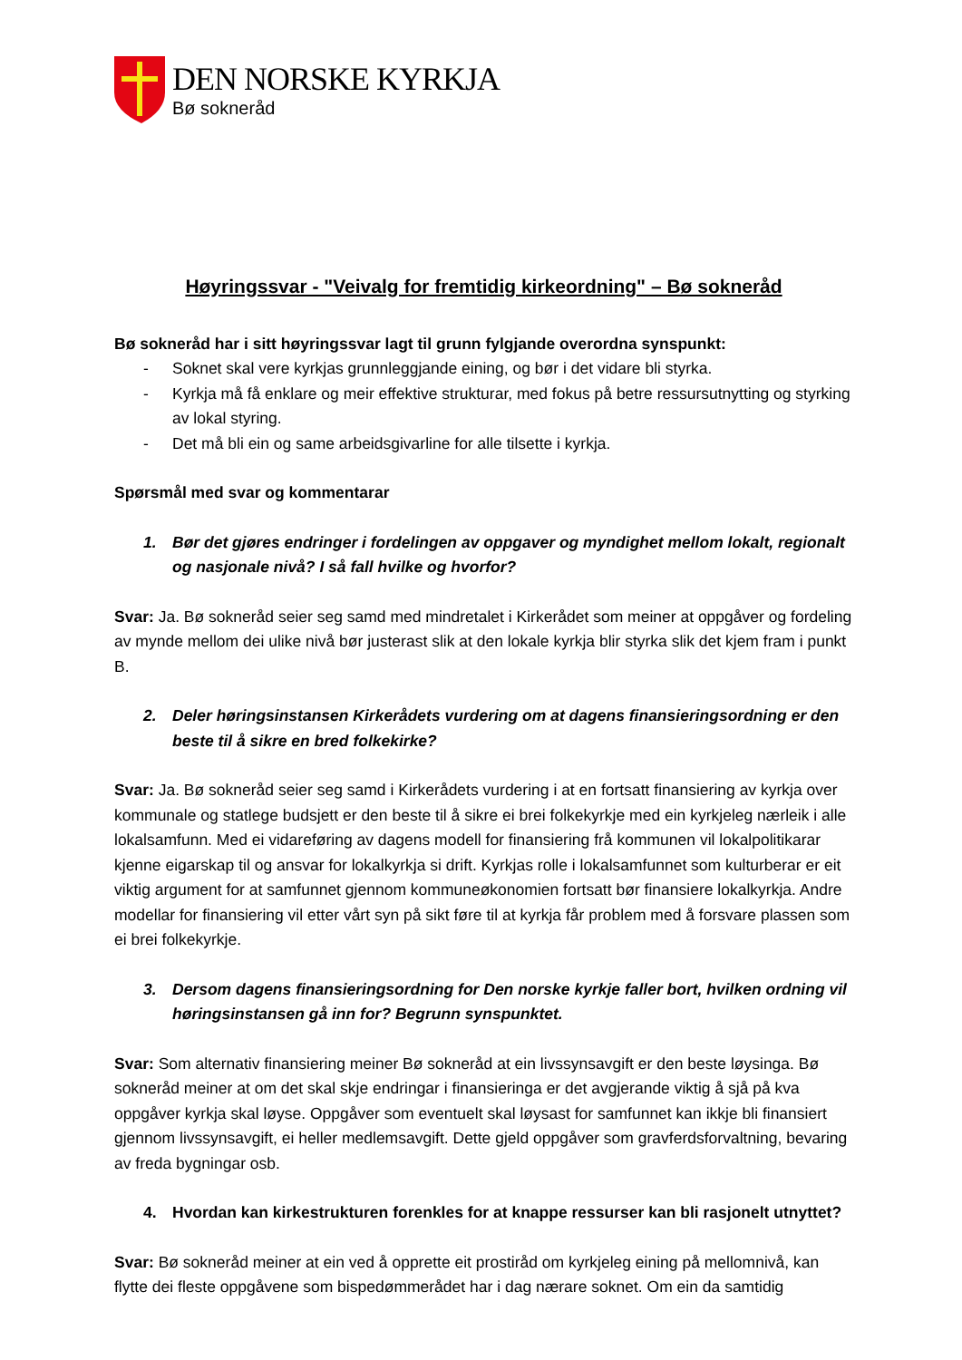DEN NORSKE KYRKJA
Bø sokneråd
Høyringssvar - "Veivalg for fremtidig kirkeordning" – Bø sokneråd
Bø sokneråd har i sitt høyringssvar lagt til grunn fylgjande overordna synspunkt:
- Soknet skal vere kyrkjas grunnleggjande eining, og bør i det vidare bli styrka.
- Kyrkja må få enklare og meir effektive strukturar, med fokus på betre ressursutnytting og styrking av lokal styring.
- Det må bli ein og same arbeidsgivarline for alle tilsette i kyrkja.
Spørsmål med svar og kommentarar
1. Bør det gjøres endringer i fordelingen av oppgaver og myndighet mellom lokalt, regionalt og nasjonale nivå? I så fall hvilke og hvorfor?
Svar: Ja. Bø sokneråd seier seg samd med mindretalet i Kirkerådet som meiner at oppgåver og fordeling av mynde mellom dei ulike nivå bør justerast slik at den lokale kyrkja blir styrka slik det kjem fram i punkt B.
2. Deler høringsinstansen Kirkerådets vurdering om at dagens finansieringsordning er den beste til å sikre en bred folkekirke?
Svar: Ja. Bø sokneråd seier seg samd i Kirkerådets vurdering i at en fortsatt finansiering av kyrkja over kommunale og statlege budsjett er den beste til å sikre ei brei folkekyrkje med ein kyrkjeleg nærleik i alle lokalsamfunn. Med ei vidareføring av dagens modell for finansiering frå kommunen vil lokalpolitikarar kjenne eigarskap til og ansvar for lokalkyrkja si drift. Kyrkjas rolle i lokalsamfunnet som kulturberar er eit viktig argument for at samfunnet gjennom kommuneøkonomien fortsatt bør finansiere lokalkyrkja. Andre modellar for finansiering vil etter vårt syn på sikt føre til at kyrkja får problem med å forsvare plassen som ei brei folkekyrkje.
3. Dersom dagens finansieringsordning for Den norske kyrkje faller bort, hvilken ordning vil høringsinstansen gå inn for? Begrunn synspunktet.
Svar: Som alternativ finansiering meiner Bø sokneråd at ein livssynsavgift er den beste løysinga. Bø sokneråd meiner at om det skal skje endringar i finansieringa er det avgjerande viktig å sjå på kva oppgåver kyrkja skal løyse. Oppgåver som eventuelt skal løysast for samfunnet kan ikkje bli finansiert gjennom livssynsavgift, ei heller medlemsavgift. Dette gjeld oppgåver som gravferdsforvaltning, bevaring av freda bygningar osb.
4. Hvordan kan kirkestrukturen forenkles for at knappe ressurser kan bli rasjonelt utnyttet?
Svar: Bø sokneråd meiner at ein ved å opprette eit prostiråd om kyrkjeleg eining på mellomnivå, kan flytte dei fleste oppgåvene som bispedømmerådet har i dag nærare soknet. Om ein da samtidig